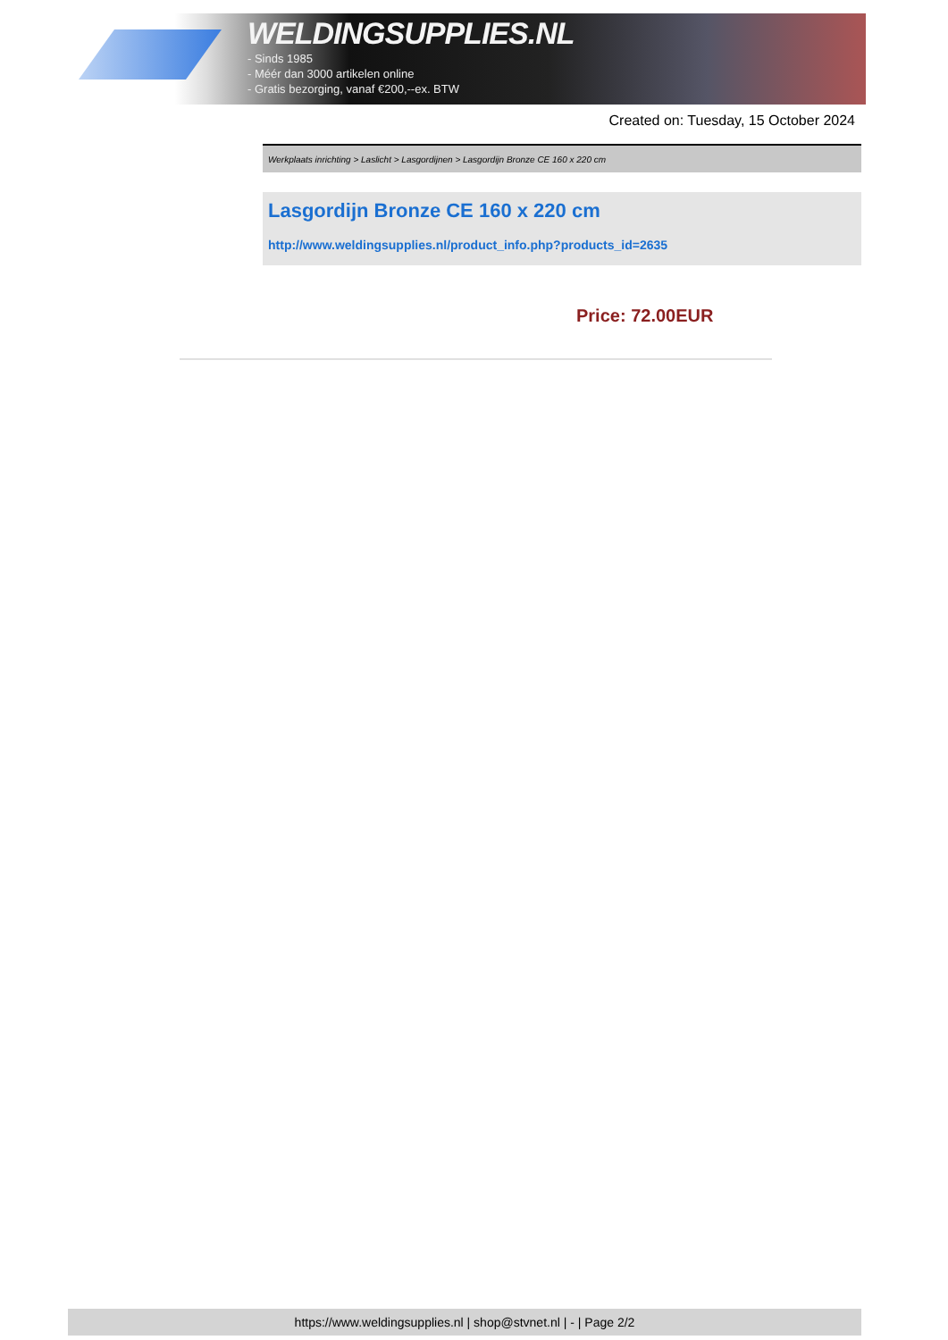WELDINGSUPPLIES.NL
- Sinds 1985
- Méér dan 3000 artikelen online
- Gratis bezorging, vanaf €200,--ex. BTW
Created on: Tuesday, 15 October 2024
Werkplaats inrichting > Laslicht > Lasgordijnen > Lasgordijn Bronze CE 160 x 220 cm
Lasgordijn Bronze CE 160 x 220 cm
http://www.weldingsupplies.nl/product_info.php?products_id=2635
Price: 72.00EUR
https://www.weldingsupplies.nl | shop@stvnet.nl | - | Page 2/2